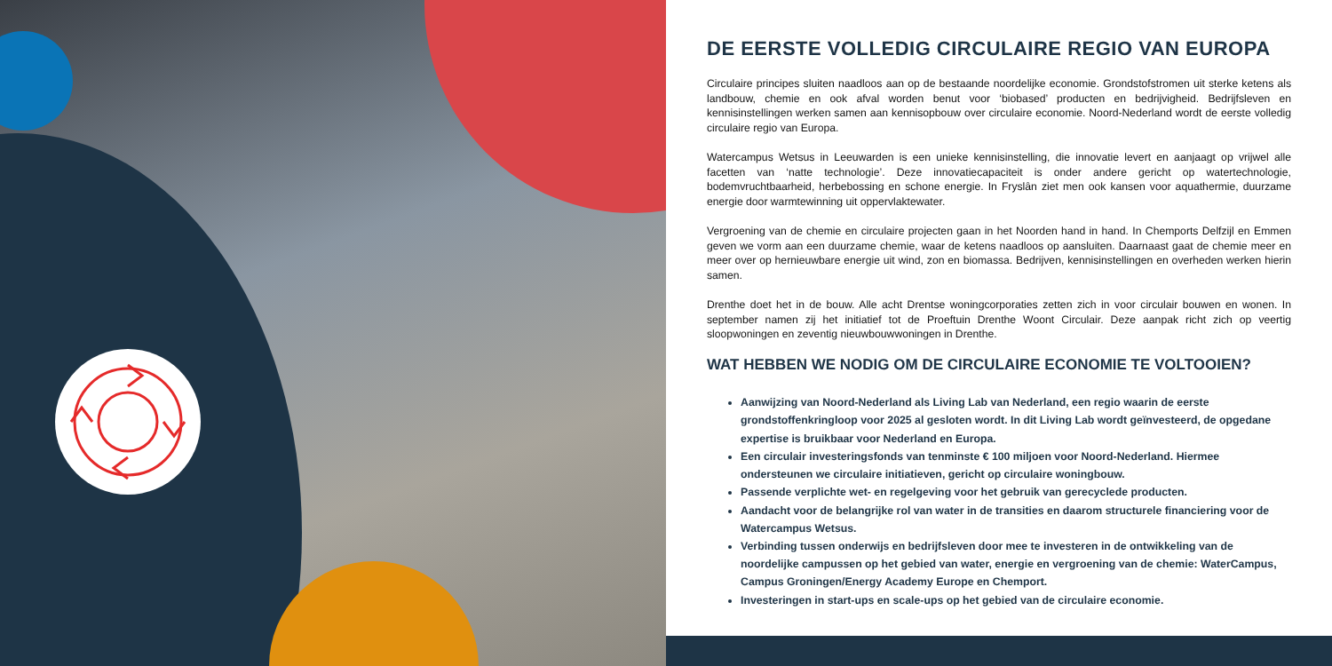DE EERSTE VOLLEDIG CIRCULAIRE REGIO VAN EUROPA
Circulaire principes sluiten naadloos aan op de bestaande noordelijke economie. Grondstofstromen uit sterke ketens als landbouw, chemie en ook afval worden benut voor ‘biobased’ producten en bedrijvigheid. Bedrijfsleven en kennisinstellingen werken samen aan kennisopbouw over circulaire economie. Noord-Nederland wordt de eerste volledig circulaire regio van Europa.
Watercampus Wetsus in Leeuwarden is een unieke kennisinstelling, die innovatie levert en aanjaagt op vrijwel alle facetten van ‘natte technologie’. Deze innovatiecapaciteit is onder andere gericht op watertechnologie, bodemvruchtbaarheid, herbebossing en schone energie. In Fryslân ziet men ook kansen voor aquathermie, duurzame energie door warmtewinning uit oppervlaktewater.
Vergroening van de chemie en circulaire projecten gaan in het Noorden hand in hand. In Chemports Delfzijl en Emmen geven we vorm aan een duurzame chemie, waar de ketens naadloos op aansluiten. Daarnaast gaat de chemie meer en meer over op hernieuwbare energie uit wind, zon en biomassa. Bedrijven, kennisinstellingen en overheden werken hierin samen.
Drenthe doet het in de bouw. Alle acht Drentse woningcorporaties zetten zich in voor circulair bouwen en wonen. In september namen zij het initiatief tot de Proeftuin Drenthe Woont Circulair. Deze aanpak richt zich op veertig sloopwoningen en zeventig nieuwbouwwoningen in Drenthe.
WAT HEBBEN WE NODIG OM DE CIRCULAIRE ECONOMIE TE VOLTOOIEN?
Aanwijzing van Noord-Nederland als Living Lab van Nederland, een regio waarin de eerste grondstoffenkringloop voor 2025 al gesloten wordt. In dit Living Lab wordt geïnvesteerd, de opgedane expertise is bruikbaar voor Nederland en Europa.
Een circulair investeringsfonds van tenminste € 100 miljoen voor Noord-Nederland. Hiermee ondersteunen we circulaire initiatieven, gericht op circulaire woningbouw.
Passende verplichte wet- en regelgeving voor het gebruik van gerecyclede producten.
Aandacht voor de belangrijke rol van water in de transities en daarom structurele financiering voor de Watercampus Wetsus.
Verbinding tussen onderwijs en bedrijfsleven door mee te investeren in de ontwikkeling van de noordelijke campussen op het gebied van water, energie en vergroening van de chemie: WaterCampus, Campus Groningen/Energy Academy Europe en Chemport.
Investeringen in start-ups en scale-ups op het gebied van de circulaire economie.